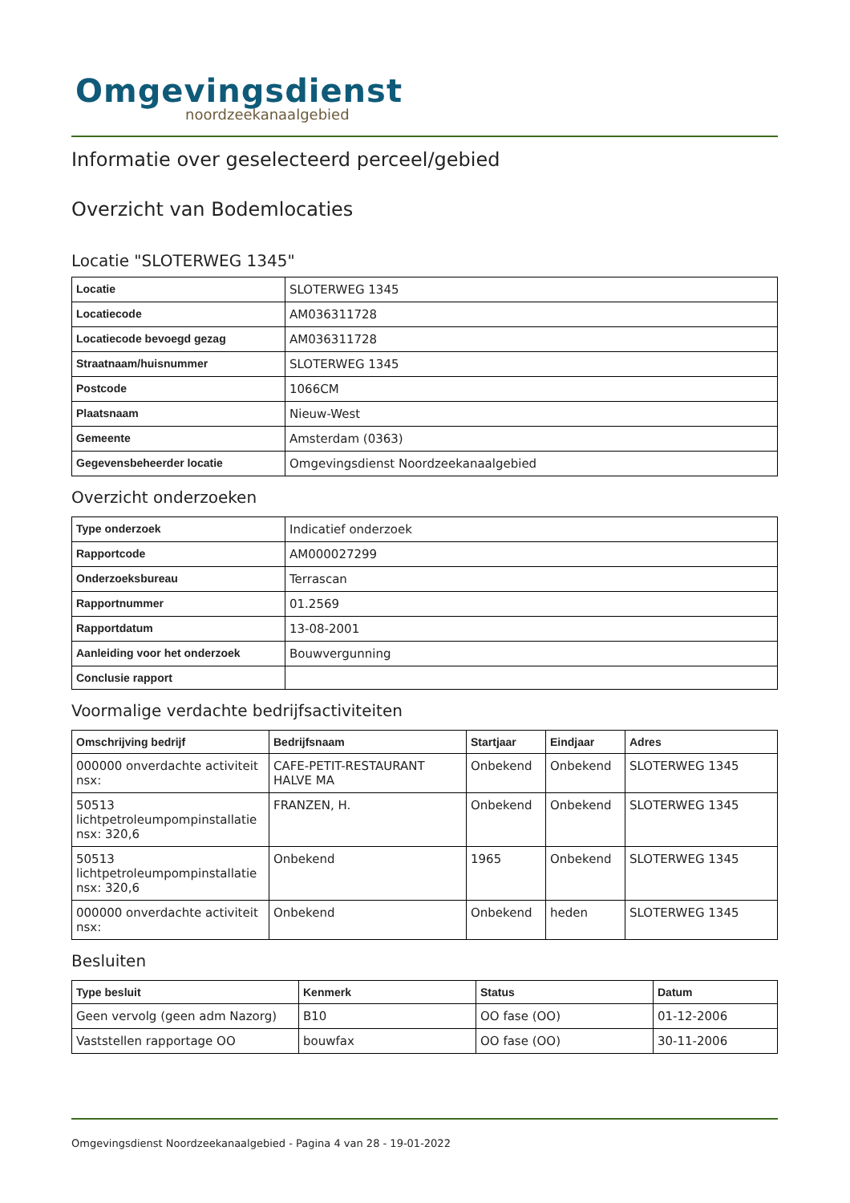Omgevingsdienst
noordzeekanaalgebied
Informatie over geselecteerd perceel/gebied
Overzicht van Bodemlocaties
Locatie "SLOTERWEG 1345"
| Locatie | SLOTERWEG 1345 |
| Locatiecode | AM036311728 |
| Locatiecode bevoegd gezag | AM036311728 |
| Straatnaam/huisnummer | SLOTERWEG 1345 |
| Postcode | 1066CM |
| Plaatsnaam | Nieuw-West |
| Gemeente | Amsterdam (0363) |
| Gegevensbeheerder locatie | Omgevingsdienst Noordzeekanaalgebied |
Overzicht onderzoeken
| Type onderzoek | Indicatief onderzoek |
| Rapportcode | AM000027299 |
| Onderzoeksbureau | Terrascan |
| Rapportnummer | 01.2569 |
| Rapportdatum | 13-08-2001 |
| Aanleiding voor het onderzoek | Bouwvergunning |
| Conclusie rapport | |
Voormalige verdachte bedrijfsactiviteiten
| Omschrijving bedrijf | Bedrijfsnaam | Startjaar | Eindjaar | Adres |
| --- | --- | --- | --- | --- |
| 000000 onverdachte activiteit nsx: | CAFE-PETIT-RESTAURANT HALVE MA | Onbekend | Onbekend | SLOTERWEG 1345 |
| 50513 lichtpetroleumpompinstallatie nsx: 320,6 | FRANZEN, H. | Onbekend | Onbekend | SLOTERWEG 1345 |
| 50513 lichtpetroleumpompinstallatie nsx: 320,6 | Onbekend | 1965 | Onbekend | SLOTERWEG 1345 |
| 000000 onverdachte activiteit nsx: | Onbekend | Onbekend | heden | SLOTERWEG 1345 |
Besluiten
| Type besluit | Kenmerk | Status | Datum |
| --- | --- | --- | --- |
| Geen vervolg (geen adm Nazorg) | B10 | OO fase (OO) | 01-12-2006 |
| Vaststellen rapportage OO | bouwfax | OO fase (OO) | 30-11-2006 |
Omgevingsdienst Noordzeekanaalgebied - Pagina 4 van 28 - 19-01-2022